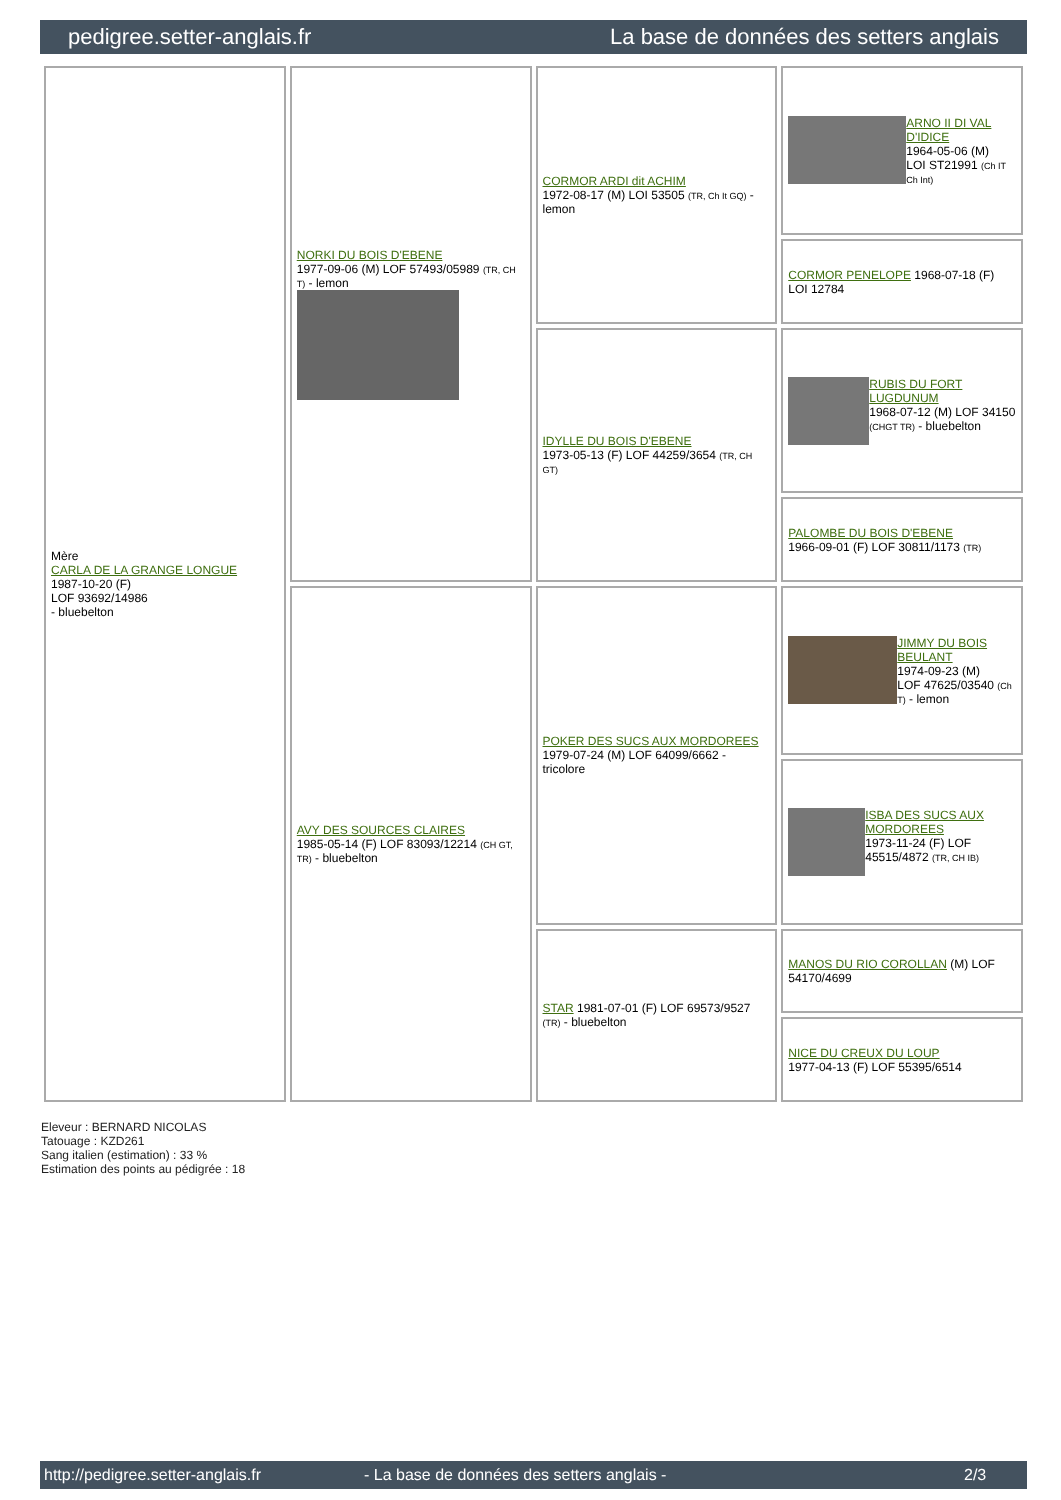pedigree.setter-anglais.fr La base de données des setters anglais
| Mère CARLA DE LA GRANGE LONGUE 1987-10-20 (F) LOF 93692/14986 - bluebelton | NORKI DU BOIS D'EBENE 1977-09-06 (M) LOF 57493/05989 (TR, CH T) - lemon | CORMOR ARDI dit ACHIM 1972-08-17 (M) LOI 53505 (TR, Ch It GQ) - lemon | ARNO II DI VAL D'IDICE 1964-05-06 (M) LOI ST21991 (Ch IT Ch Int) |
| | | | CORMOR PENELOPE 1968-07-18 (F) LOI 12784 |
| | | IDYLLE DU BOIS D'EBENE 1973-05-13 (F) LOF 44259/3654 (TR, CH GT) | RUBIS DU FORT LUGDUNUM 1968-07-12 (M) LOF 34150 (CHGT TR) - bluebelton |
| | | | PALOMBE DU BOIS D'EBENE 1966-09-01 (F) LOF 30811/1173 (TR) |
| | AVY DES SOURCES CLAIRES 1985-05-14 (F) LOF 83093/12214 (CH GT, TR) - bluebelton | POKER DES SUCS AUX MORDOREES 1979-07-24 (M) LOF 64099/6662 - tricolore | JIMMY DU BOIS BEULANT 1974-09-23 (M) LOF 47625/03540 (Ch T) - lemon |
| | | | ISBA DES SUCS AUX MORDOREES 1973-11-24 (F) LOF 45515/4872 (TR, CH IB) |
| | | STAR 1981-07-01 (F) LOF 69573/9527 (TR) - bluebelton | MANOS DU RIO COROLLAN (M) LOF 54170/4699 |
| | | | NICE DU CREUX DU LOUP 1977-04-13 (F) LOF 55395/6514 |
Eleveur : BERNARD NICOLAS
Tatouage : KZD261
Sang italien (estimation) : 33 %
Estimation des points au pédigrée : 18
http://pedigree.setter-anglais.fr - La base de données des setters anglais - 2/3